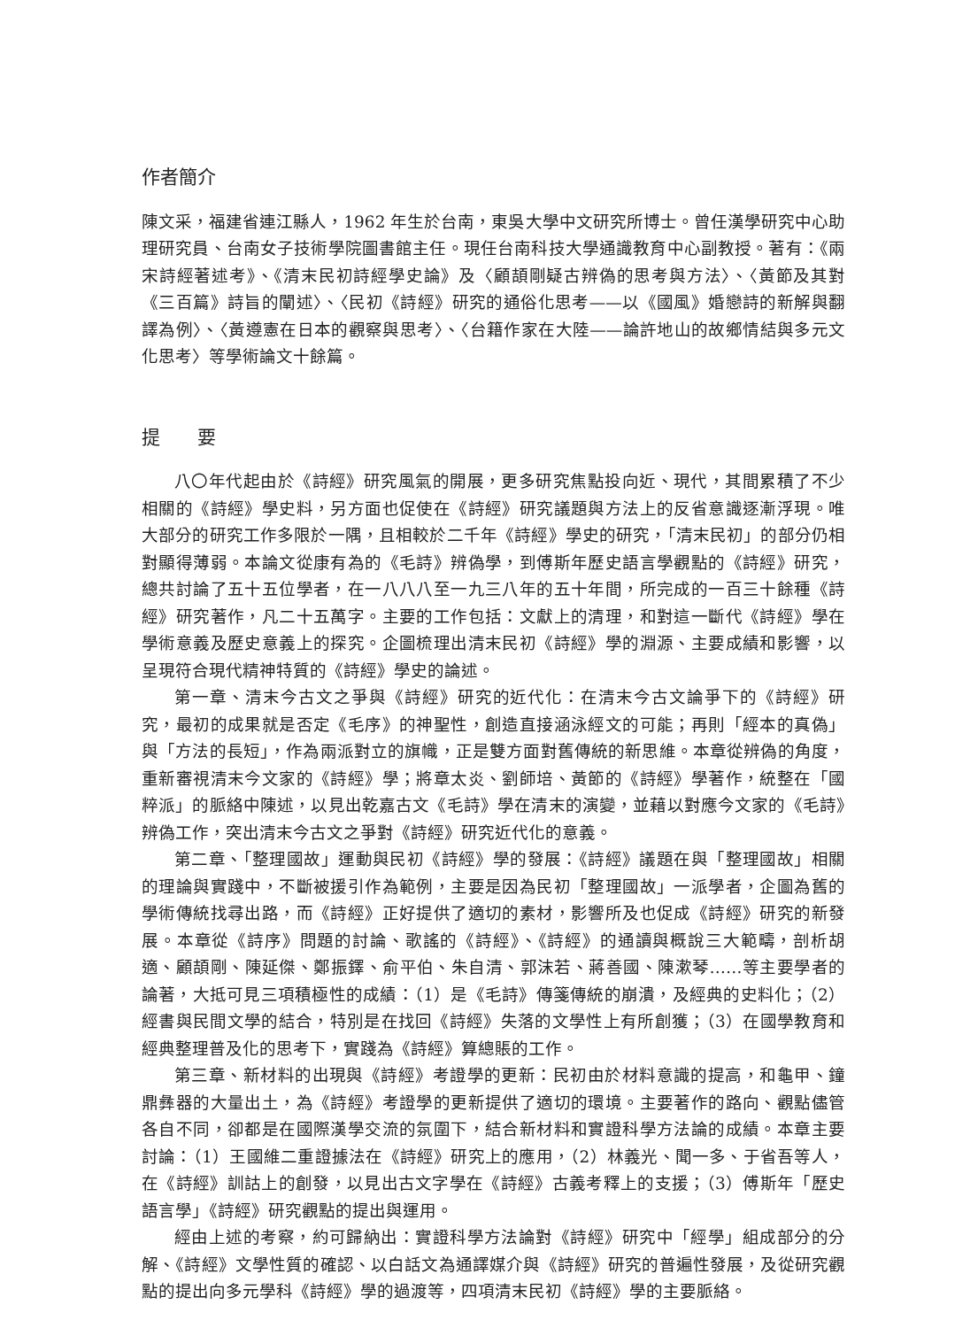作者簡介
陳文采，福建省連江縣人，1962 年生於台南，東吳大學中文研究所博士。曾任漢學研究中心助理研究員、台南女子技術學院圖書館主任。現任台南科技大學通識教育中心副教授。著有：《兩宋詩經著述考》、《清末民初詩經學史論》及〈顧頡剛疑古辨偽的思考與方法〉、〈黃節及其對《三百篇》詩旨的闡述〉、〈民初《詩經》研究的通俗化思考——以《國風》婚戀詩的新解與翻譯為例〉、〈黃遵憲在日本的觀察與思考〉、〈台籍作家在大陸——論許地山的故鄉情結與多元文化思考〉等學術論文十餘篇。
提　　要
八〇年代起由於《詩經》研究風氣的開展，更多研究焦點投向近、現代，其間累積了不少相關的《詩經》學史料，另方面也促使在《詩經》研究議題與方法上的反省意識逐漸浮現。唯大部分的研究工作多限於一隅，且相較於二千年《詩經》學史的研究，「清末民初」的部分仍相對顯得薄弱。本論文從康有為的《毛詩》辨偽學，到傅斯年歷史語言學觀點的《詩經》研究，總共討論了五十五位學者，在一八八八至一九三八年的五十年間，所完成的一百三十餘種《詩經》研究著作，凡二十五萬字。主要的工作包括：文獻上的清理，和對這一斷代《詩經》學在學術意義及歷史意義上的探究。企圖梳理出清末民初《詩經》學的淵源、主要成績和影響，以呈現符合現代精神特質的《詩經》學史的論述。
第一章、清末今古文之爭與《詩經》研究的近代化：在清末今古文論爭下的《詩經》研究，最初的成果就是否定《毛序》的神聖性，創造直接涵泳經文的可能；再則「經本的真偽」與「方法的長短」，作為兩派對立的旗幟，正是雙方面對舊傳統的新思維。本章從辨偽的角度，重新審視清末今文家的《詩經》學；將章太炎、劉師培、黃節的《詩經》學著作，統整在「國粹派」的脈絡中陳述，以見出乾嘉古文《毛詩》學在清末的演變，並藉以對應今文家的《毛詩》辨偽工作，突出清末今古文之爭對《詩經》研究近代化的意義。
第二章、「整理國故」運動與民初《詩經》學的發展：《詩經》議題在與「整理國故」相關的理論與實踐中，不斷被援引作為範例，主要是因為民初「整理國故」一派學者，企圖為舊的學術傳統找尋出路，而《詩經》正好提供了適切的素材，影響所及也促成《詩經》研究的新發展。本章從《詩序》問題的討論、歌謠的《詩經》、《詩經》的通讀與概說三大範疇，剖析胡適、顧頡剛、陳延傑、鄭振鐸、俞平伯、朱自清、郭沫若、蔣善國、陳漱琴……等主要學者的論著，大抵可見三項積極性的成績：（1）是《毛詩》傳箋傳統的崩潰，及經典的史料化；（2）經書與民間文學的結合，特別是在找回《詩經》失落的文學性上有所創獲；（3）在國學教育和經典整理普及化的思考下，實踐為《詩經》算總賬的工作。
第三章、新材料的出現與《詩經》考證學的更新：民初由於材料意識的提高，和龜甲、鐘鼎彝器的大量出土，為《詩經》考證學的更新提供了適切的環境。主要著作的路向、觀點儘管各自不同，卻都是在國際漢學交流的氛圍下，結合新材料和實證科學方法論的成績。本章主要討論：（1）王國維二重證據法在《詩經》研究上的應用，（2）林義光、聞一多、于省吾等人，在《詩經》訓詁上的創發，以見出古文字學在《詩經》古義考釋上的支援；（3）傅斯年「歷史語言學」《詩經》研究觀點的提出與運用。
經由上述的考察，約可歸納出：實證科學方法論對《詩經》研究中「經學」組成部分的分解、《詩經》文學性質的確認、以白話文為通譯媒介與《詩經》研究的普遍性發展，及從研究觀點的提出向多元學科《詩經》學的過渡等，四項清末民初《詩經》學的主要脈絡。